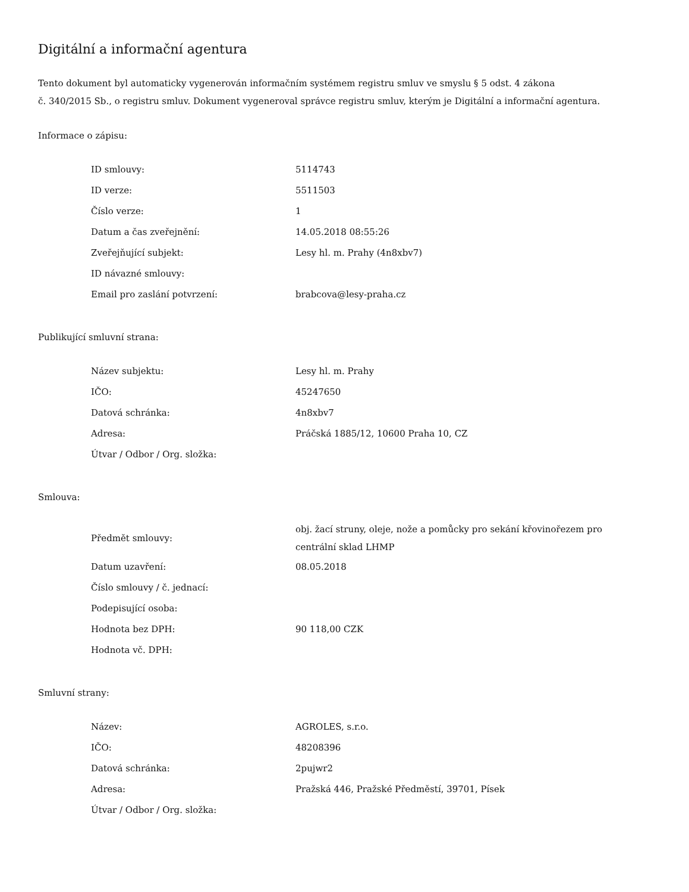Digitální a informační agentura
Tento dokument byl automaticky vygenerován informačním systémem registru smluv ve smyslu § 5 odst. 4 zákona
č. 340/2015 Sb., o registru smluv. Dokument vygeneroval správce registru smluv, kterým je Digitální a informační agentura.
Informace o zápisu:
| ID smlouvy: | 5114743 |
| ID verze: | 5511503 |
| Číslo verze: | 1 |
| Datum a čas zveřejnění: | 14.05.2018 08:55:26 |
| Zveřejňující subjekt: | Lesy hl. m. Prahy (4n8xbv7) |
| ID návazné smlouvy: | |
| Email pro zaslání potvrzení: | brabcova@lesy-praha.cz |
Publikující smluvní strana:
| Název subjektu: | Lesy hl. m. Prahy |
| IČO: | 45247650 |
| Datová schránka: | 4n8xbv7 |
| Adresa: | Práčská 1885/12, 10600 Praha 10, CZ |
| Útvar / Odbor / Org. složka: | |
Smlouva:
| Předmět smlouvy: | obj. žací struny, oleje, nože a pomůcky pro sekání křovinořezem pro centrální sklad LHMP |
| Datum uzavření: | 08.05.2018 |
| Číslo smlouvy / č. jednací: | |
| Podepisující osoba: | |
| Hodnota bez DPH: | 90 118,00 CZK |
| Hodnota vč. DPH: | |
Smluvní strany:
| Název: | AGROLES, s.r.o. |
| IČO: | 48208396 |
| Datová schránka: | 2pujwr2 |
| Adresa: | Pražská 446, Pražské Předměstí, 39701, Písek |
| Útvar / Odbor / Org. složka: | |